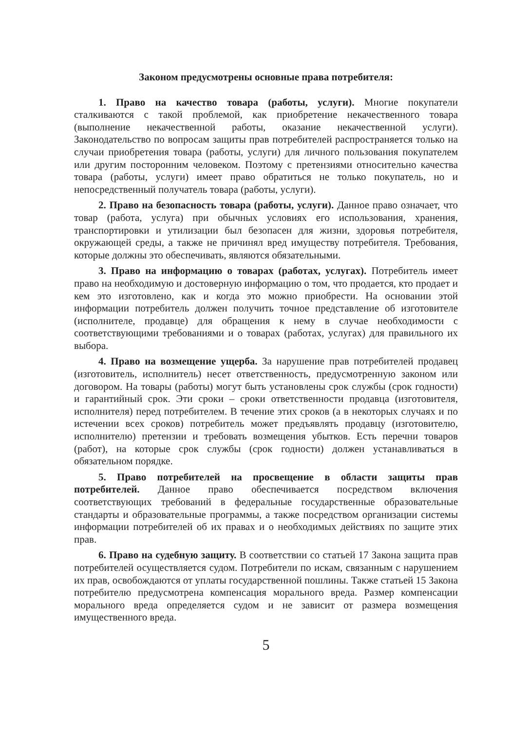Законом предусмотрены основные права потребителя:
1. Право на качество товара (работы, услуги). Многие покупатели сталкиваются с такой проблемой, как приобретение некачественного товара (выполнение некачественной работы, оказание некачественной услуги). Законодательство по вопросам защиты прав потребителей распространяется только на случаи приобретения товара (работы, услуги) для личного пользования покупателем или другим посторонним человеком. Поэтому с претензиями относительно качества товара (работы, услуги) имеет право обратиться не только покупатель, но и непосредственный получатель товара (работы, услуги).
2. Право на безопасность товара (работы, услуги). Данное право означает, что товар (работа, услуга) при обычных условиях его использования, хранения, транспортировки и утилизации был безопасен для жизни, здоровья потребителя, окружающей среды, а также не причинял вред имуществу потребителя. Требования, которые должны это обеспечивать, являются обязательными.
3. Право на информацию о товарах (работах, услугах). Потребитель имеет право на необходимую и достоверную информацию о том, что продается, кто продает и кем это изготовлено, как и когда это можно приобрести. На основании этой информации потребитель должен получить точное представление об изготовителе (исполнителе, продавце) для обращения к нему в случае необходимости с соответствующими требованиями и о товарах (работах, услугах) для правильного их выбора.
4. Право на возмещение ущерба. За нарушение прав потребителей продавец (изготовитель, исполнитель) несет ответственность, предусмотренную законом или договором. На товары (работы) могут быть установлены срок службы (срок годности) и гарантийный срок. Эти сроки – сроки ответственности продавца (изготовителя, исполнителя) перед потребителем. В течение этих сроков (а в некоторых случаях и по истечении всех сроков) потребитель может предъявлять продавцу (изготовителю, исполнителю) претензии и требовать возмещения убытков. Есть перечни товаров (работ), на которые срок службы (срок годности) должен устанавливаться в обязательном порядке.
5. Право потребителей на просвещение в области защиты прав потребителей. Данное право обеспечивается посредством включения соответствующих требований в федеральные государственные образовательные стандарты и образовательные программы, а также посредством организации системы информации потребителей об их правах и о необходимых действиях по защите этих прав.
6. Право на судебную защиту. В соответствии со статьей 17 Закона защита прав потребителей осуществляется судом. Потребители по искам, связанным с нарушением их прав, освобождаются от уплаты государственной пошлины. Также статьей 15 Закона потребителю предусмотрена компенсация морального вреда. Размер компенсации морального вреда определяется судом и не зависит от размера возмещения имущественного вреда.
5